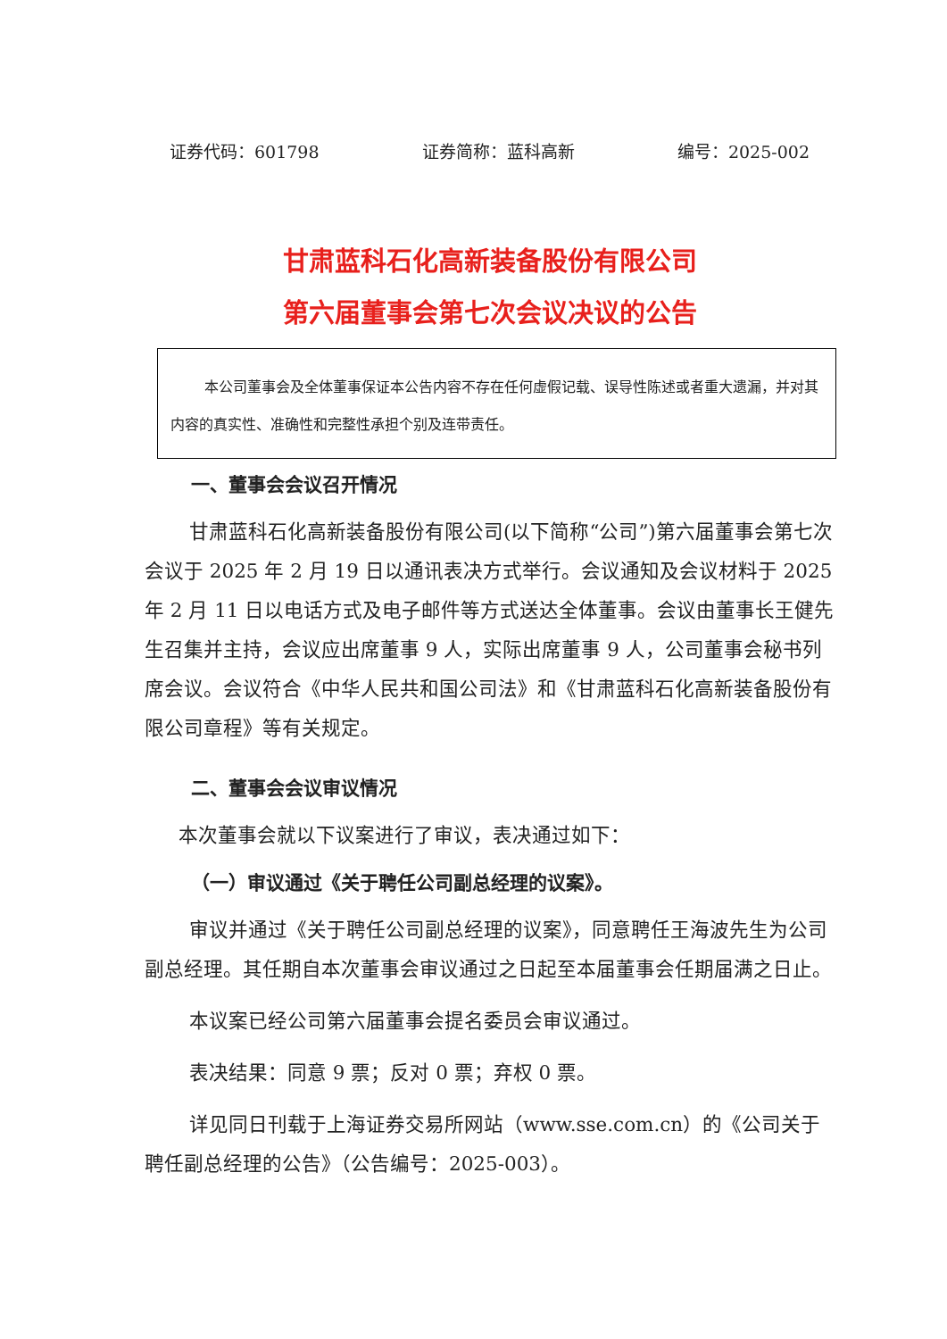证券代码：601798 证券简称：蓝科高新 编号：2025-002
甘肃蓝科石化高新装备股份有限公司
第六届董事会第七次会议决议的公告
本公司董事会及全体董事保证本公告内容不存在任何虚假记载、误导性陈述或者重大遗漏，并对其内容的真实性、准确性和完整性承担个别及连带责任。
一、董事会会议召开情况
甘肃蓝科石化高新装备股份有限公司(以下简称“公司”)第六届董事会第七次会议于 2025 年 2 月 19 日以通讯表决方式举行。会议通知及会议材料于 2025 年 2 月 11 日以电话方式及电子邮件等方式送达全体董事。会议由董事长王健先生召集并主持，会议应出席董事 9 人，实际出席董事 9 人，公司董事会秘书列席会议。会议符合《中华人民共和国公司法》和《甘肃蓝科石化高新装备股份有限公司章程》等有关规定。
二、董事会会议审议情况
本次董事会就以下议案进行了审议，表决通过如下：
（一）审议通过《关于聘任公司副总经理的议案》。
审议并通过《关于聘任公司副总经理的议案》，同意聘任王海波先生为公司副总经理。其任期自本次董事会审议通过之日起至本届董事会任期届满之日止。
本议案已经公司第六届董事会提名委员会审议通过。
表决结果：同意 9 票；反对 0 票；弃权 0 票。
详见同日刊载于上海证券交易所网站（www.sse.com.cn）的《公司关于聘任副总经理的公告》（公告编号：2025-003）。